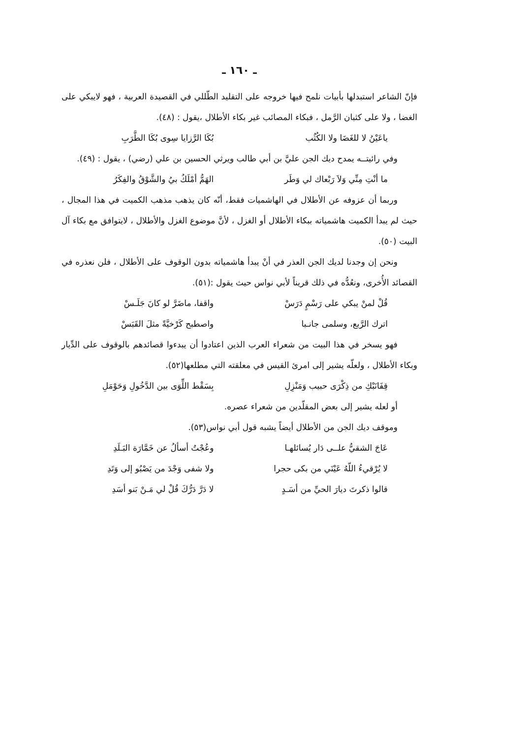ـ ١٦٠ ـ
فإنّ الشاعر استبدلها بأبيات نلمح فيها خروجه على التقليد الطّللي في القصيدة العربية ، فهو لايبكي على الغضا ، ولا على كثبان الرَّمل ، فبكاء المصائب غير بكاء الأطلال ،يقول : (٤٨).
ياعَيْنُ لا للغَضَا ولا الكُثُب بُكَا الرَّزايا سِوى بُكَا الطَّرَبِ
وفي رائيتــه يمدح ديك الجن عليَّ بن أبي طالب ويرثي الحسين بن علي (رضي) ، يقول : (٤٩).
ما أنْتِ مِنِّي وَلاَ رَبْعاك لي وَطَر الهَمُّ أمْلَكُ بيُ والشَّوْقُ والفِكَرُ
وربما أن عزوفه عن الأطلال في الهاشميات فقط، أنّه كان يذهب مذهب الكميت في هذا المجال ، حيث لم يبدأ الكميت هاشمياته ببكاء الأطلال أو الغزل ، لأنَّ موضوع الغزل والأطلال ، لايتوافق مع بكاء آل البيت (٥٠).
ونحن إن وجدنا لديك الجن العذر في أنْ يبدأ هاشمياته بدون الوقوف على الأطلال ، فلن نعذره في القصائد الأُخرى، ونعُدُّه في ذلك قريناً لأبي نواس حيث يقول :(٥١).
قُلْ لمنْ يبكي على رَسْمٍ دَرَسْ واقفا، ماضَرَّ لو كانَ جَلَـسْ
اترك الرَّبع، وسلمى جانـبا واصطبح كَرْخيَّةً مثلَ القَبَسْ
فهو يسخر في هذا البيت من شعراء العرب الذين اعتادوا أن يبدءوا قصائدهم بالوقوف على الدِّيار وبكاء الأطلال ، ولعلّه يشير إلى امرئ القيس في معلقته التي مطلعها(٥٢).
قِفَانَبْكِ من ذِكْرَى حبيب وَمَنْزِلِ بِسَقْط اللِّوَى بين الدَّخُولِ وَحَوْمَلِ
أو لعله يشير إلى بعض المقلّدين من شعراء عصره.
وموقف ديك الجن من الأطلال أيضاً يشبه قول أبي نواس(٥٣).
عَاجَ الشقيُّ علــى دَار يُسائلهـا وعُجْتُ أسألُ عن خَمَّارَة البَـلَدِ
لا يُرْقيءُ اللّهُ عَيْنَي من بكى حجرا ولا شفى وَجْدَ من يَصْبُو إلى وَتَدِ
قالوا ذكرتَ ديارَ الحيِّ من أسَـدٍ لا دَرَّ دَرُّكَ قُلْ لي مَـنْ بَنو أسَدِ